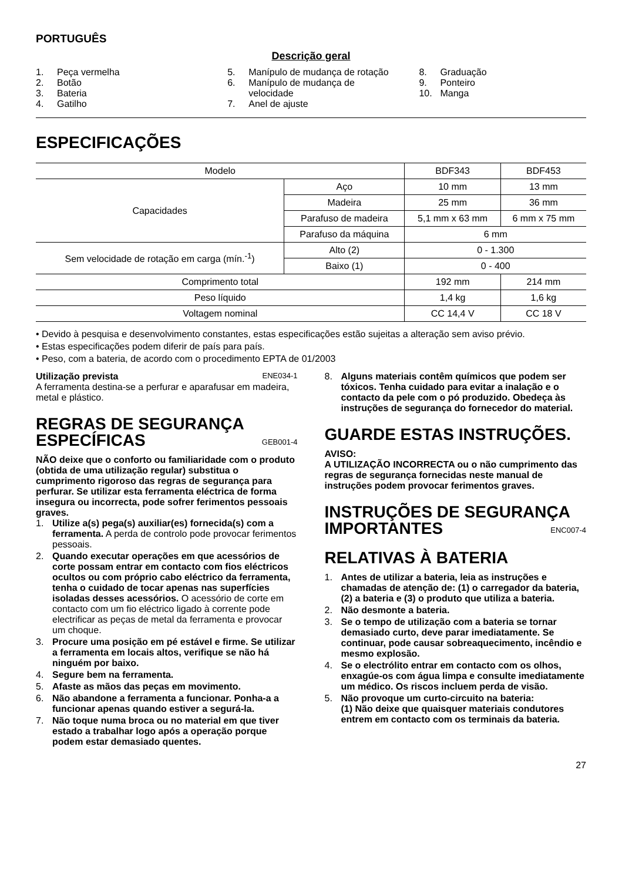PORTUGUÊS
Descrição geral
1. Peça vermelha
2. Botão
3. Bateria
4. Gatilho
5. Manípulo de mudança de rotação
6. Manípulo de mudança de
velocidade
7. Anel de ajuste
8. Graduação
9. Ponteiro
10. Manga
ESPECIFICAÇÕES
| Modelo | | BDF343 | BDF453 |
| Capacidades | Aço | 10 mm | 13 mm |
| | Madeira | 25 mm | 36 mm |
| | Parafuso de madeira | 5,1 mm x 63 mm | 6 mm x 75 mm |
| | Parafuso da máquina | 6 mm | |
| Sem velocidade de rotação em carga (mín.<sup>-1</sup>) | Alto (2) | 0 - 1.300 | |
| | Baixo (1) | 0 - 400 | |
| Comprimento total | | 192 mm | 214 mm |
| Peso líquido | | 1,4 kg | 1,6 kg |
| Voltagem nominal | | CC 14,4 V | CC 18 V |
• Devido à pesquisa e desenvolvimento constantes, estas especificações estão sujeitas a alteração sem aviso prévio.
• Estas especificações podem diferir de país para país.
• Peso, com a bateria, de acordo com o procedimento EPTA de 01/2003
Utilização prevista ENE034-1
A ferramenta destina-se a perfurar e aparafusar em madeira, metal e plástico.
REGRAS DE SEGURANÇA ESPECÍFICAS GEB001-4
NÃO deixe que o conforto ou familiaridade com o produto (obtida de uma utilização regular) substitua o cumprimento rigoroso das regras de segurança para perfurar. Se utilizar esta ferramenta eléctrica de forma insegura ou incorrecta, pode sofrer ferimentos pessoais graves.
1. Utilize a(s) pega(s) auxiliar(es) fornecida(s) com a ferramenta. A perda de controlo pode provocar ferimentos pessoais.
2. Quando executar operações em que acessórios de corte possam entrar em contacto com fios eléctricos ocultos ou com próprio cabo eléctrico da ferramenta, tenha o cuidado de tocar apenas nas superfícies isoladas desses acessórios. O acessório de corte em contacto com um fio eléctrico ligado à corrente pode electrificar as peças de metal da ferramenta e provocar um choque.
3. Procure uma posição em pé estável e firme. Se utilizar a ferramenta em locais altos, verifique se não há ninguém por baixo.
4. Segure bem na ferramenta.
5. Afaste as mãos das peças em movimento.
6. Não abandone a ferramenta a funcionar. Ponha-a a funcionar apenas quando estiver a segurá-la.
7. Não toque numa broca ou no material em que tiver estado a trabalhar logo após a operação porque podem estar demasiado quentes.
8. Alguns materiais contêm químicos que podem ser tóxicos. Tenha cuidado para evitar a inalação e o contacto da pele com o pó produzido. Obedeça às instruções de segurança do fornecedor do material.
GUARDE ESTAS INSTRUÇÕES.
AVISO:
A UTILIZAÇÃO INCORRECTA ou o não cumprimento das regras de segurança fornecidas neste manual de instruções podem provocar ferimentos graves.
INSTRUÇÕES DE SEGURANÇA IMPORTANTES ENC007-4
RELATIVAS À BATERIA
1. Antes de utilizar a bateria, leia as instruções e chamadas de atenção de: (1) o carregador da bateria, (2) a bateria e (3) o produto que utiliza a bateria.
2. Não desmonte a bateria.
3. Se o tempo de utilização com a bateria se tornar demasiado curto, deve parar imediatamente. Se continuar, pode causar sobreaquecimento, incêndio e mesmo explosão.
4. Se o electrólito entrar em contacto com os olhos, enxagúe-os com água limpa e consulte imediatamente um médico. Os riscos incluem perda de visão.
5. Não provoque um curto-circuito na bateria:
(1) Não deixe que quaisquer materiais condutores entrem em contacto com os terminais da bateria.
27